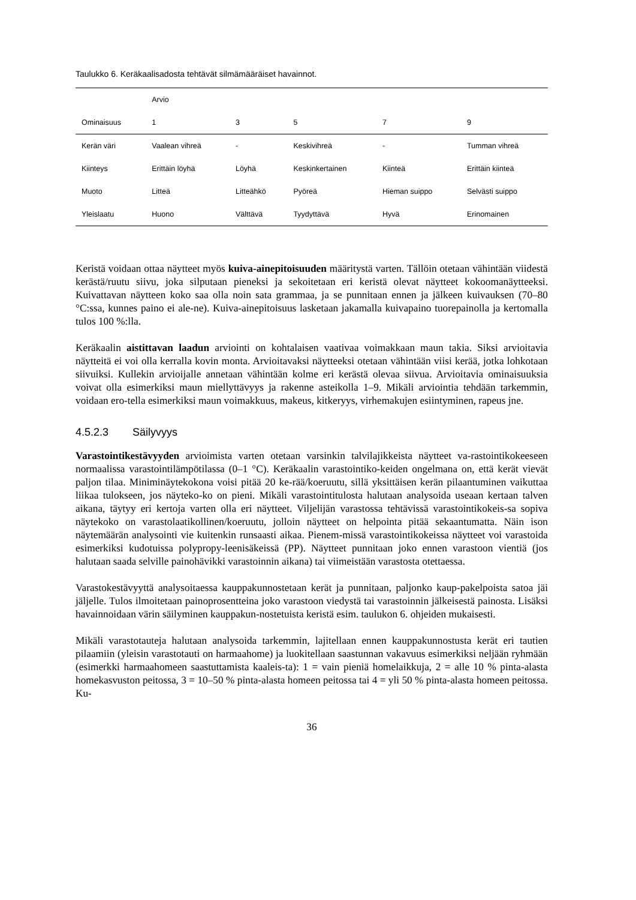Taulukko 6. Keräkaalisadosta tehtävät silmämääräiset havainnot.
| | Arvio | | | | |
| --- | --- | --- | --- | --- | --- |
| Ominaisuus | 1 | 3 | 5 | 7 | 9 |
| Kerän väri | Vaalean vihreä | - | Keskivihreä | - | Tumman vihreä |
| Kiinteys | Erittäin löyhä | Löyhä | Keskinkertainen | Kiinteä | Erittäin kiinteä |
| Muoto | Litteä | Litteähkö | Pyöreä | Hieman suippo | Selvästi suippo |
| Yleislaatu | Huono | Välttävä | Tyydyttävä | Hyvä | Erinomainen |
Keristä voidaan ottaa näytteet myös kuiva-ainepitoisuuden määritystä varten. Tällöin otetaan vähintään viidestä kerästä/ruutu siivu, joka silputaan pieneksi ja sekoitetaan eri keristä olevat näytteet kokoomanäytteeksi. Kuivattavan näytteen koko saa olla noin sata grammaa, ja se punnitaan ennen ja jälkeen kuivauksen (70–80 °C:ssa, kunnes paino ei ale-ne). Kuiva-ainepitoisuus lasketaan jakamalla kuivapaino tuorepainolla ja kertomalla tulos 100 %:lla.
Keräkaalin aistittavan laadun arviointi on kohtalaisen vaativaa voimakkaan maun takia. Siksi arvioitavia näytteitä ei voi olla kerralla kovin monta. Arvioitavaksi näytteeksi otetaan vähintään viisi kerää, jotka lohkotaan siivuiksi. Kullekin arvioijalle annetaan vähintään kolme eri kerästä olevaa siivua. Arvioitavia ominaisuuksia voivat olla esimerkiksi maun miellyttävyys ja rakenne asteikolla 1–9. Mikäli arviointia tehdään tarkemmin, voidaan ero-tella esimerkiksi maun voimakkuus, makeus, kitkeryys, virhemakujen esiintyminen, rapeus jne.
4.5.2.3 Säilyvyys
Varastointikestävyyden arvioimista varten otetaan varsinkin talvilajikkeista näytteet va-rastointikokeeseen normaalissa varastointilämpötilassa (0–1 °C). Keräkaalin varastointiko-keiden ongelmana on, että kerät vievät paljon tilaa. Miniminäytekokona voisi pitää 20 ke-rää/koeruutu, sillä yksittäisen kerän pilaantuminen vaikuttaa liikaa tulokseen, jos näyteko-ko on pieni. Mikäli varastointitulosta halutaan analysoida useaan kertaan talven aikana, täytyy eri kertoja varten olla eri näytteet. Viljelijän varastossa tehtävissä varastointikokeis-sa sopiva näytekoko on varastolaatikollinen/koeruutu, jolloin näytteet on helpointa pitää sekaantumatta. Näin ison näytemäärän analysointi vie kuitenkin runsaasti aikaa. Pienem-missä varastointikokeissa näytteet voi varastoida esimerkiksi kudotuissa polypropy-leenisäkeissä (PP). Näytteet punnitaan joko ennen varastoon vientiä (jos halutaan saada selville painohävikki varastoinnin aikana) tai viimeistään varastosta otettaessa.
Varastokestävyyttä analysoitaessa kauppakunnostetaan kerät ja punnitaan, paljonko kaup-pakelpoista satoa jäi jäljelle. Tulos ilmoitetaan painoprosentteina joko varastoon viedystä tai varastoinnin jälkeisestä painosta. Lisäksi havainnoidaan värin säilyminen kauppakun-nostetuista keristä esim. taulukon 6. ohjeiden mukaisesti.
Mikäli varastotauteja halutaan analysoida tarkemmin, lajitellaan ennen kauppakunnostusta kerät eri tautien pilaamiin (yleisin varastotauti on harmaahome) ja luokitellaan saastunnan vakavuus esimerkiksi neljään ryhmään (esimerkki harmaahomeen saastuttamista kaaleis-ta): 1 = vain pieniä homelaikkuja, 2 = alle 10 % pinta-alasta homekasvuston peitossa, 3 = 10–50 % pinta-alasta homeen peitossa tai 4 = yli 50 % pinta-alasta homeen peitossa. Ku-
36